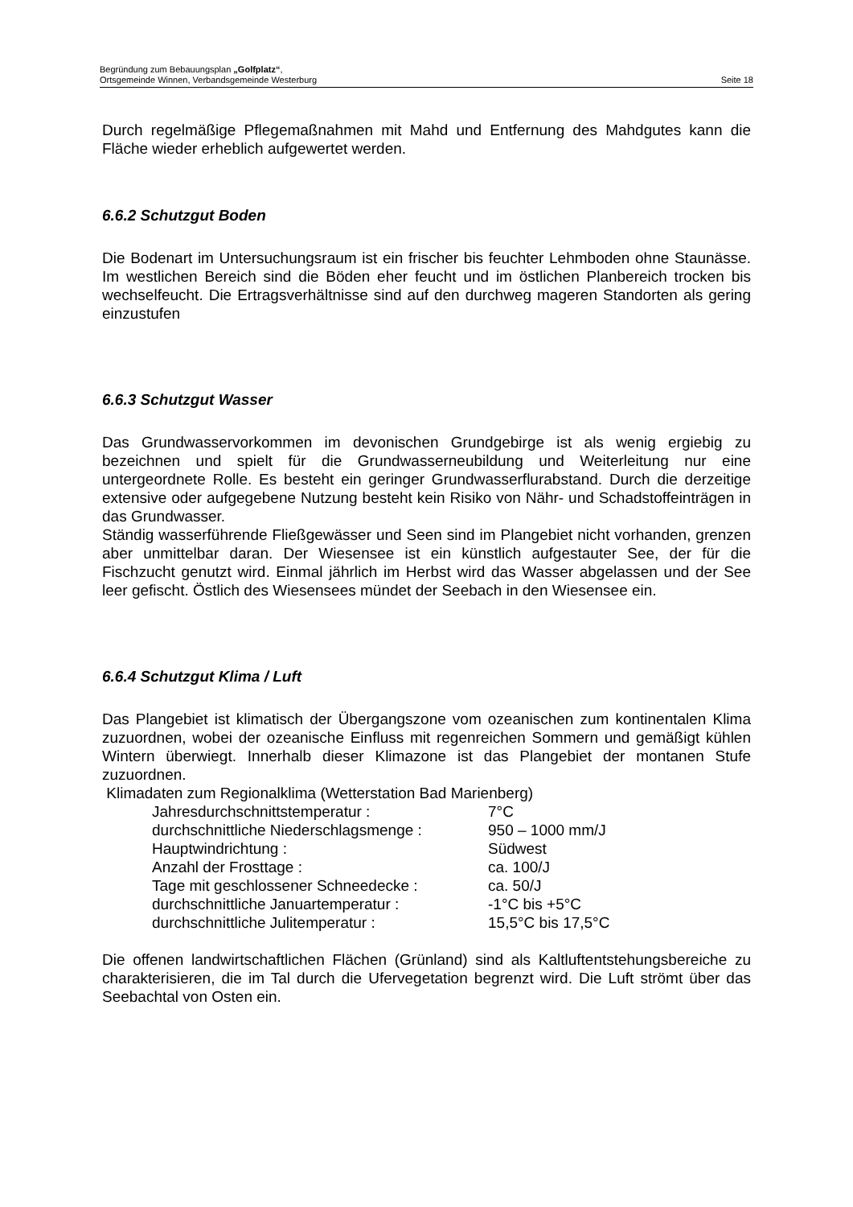Begründung zum Bebauungsplan „Golfplatz“,
Seite 18 Ortsgemeinde Winnen, Verbandsgemeinde Westerburg
Durch regelmäßige Pflegemaßnahmen mit Mahd und Entfernung des Mahdgutes kann die Fläche wieder erheblich aufgewertet werden.
6.6.2 Schutzgut Boden
Die Bodenart im Untersuchungsraum ist ein frischer bis feuchter Lehmboden ohne Staunässe. Im westlichen Bereich sind die Böden eher feucht und im östlichen Planbereich trocken bis wechselfeucht. Die Ertragsverhältnisse sind auf den durchweg mageren Standorten als gering einzustufen
6.6.3 Schutzgut Wasser
Das Grundwasservorkommen im devonischen Grundgebirge ist als wenig ergiebig zu bezeichnen und spielt für die Grundwasserneubildung und Weiterleitung nur eine untergeordnete Rolle. Es besteht ein geringer Grundwasserflurabstand. Durch die derzeitige extensive oder aufgegebene Nutzung besteht kein Risiko von Nähr- und Schadstoffeinträgen in das Grundwasser.
Ständig wasserführende Fließgewässer und Seen sind im Plangebiet nicht vorhanden, grenzen aber unmittelbar daran. Der Wiesensee ist ein künstlich aufgestauter See, der für die Fischzucht genutzt wird. Einmal jährlich im Herbst wird das Wasser abgelassen und der See leer gefischt. Östlich des Wiesensees mündet der Seebach in den Wiesensee ein.
6.6.4 Schutzgut Klima / Luft
Das Plangebiet ist klimatisch der Übergangszone vom ozeanischen zum kontinentalen Klima zuzuordnen, wobei der ozeanische Einfluss mit regenreichen Sommern und gemäßigt kühlen Wintern überwiegt. Innerhalb dieser Klimazone ist das Plangebiet der montanen Stufe zuzuordnen.
Klimadaten zum Regionalklima (Wetterstation Bad Marienberg)
| Jahresdurchschnittstemperatur : | 7°C |
| durchschnittliche Niederschlagsmenge : | 950 – 1000 mm/J |
| Hauptwindrichtung : | Südwest |
| Anzahl der Frosttage : | ca. 100/J |
| Tage mit geschlossener Schneedecke : | ca. 50/J |
| durchschnittliche Januartemperatur : | -1°C bis +5°C |
| durchschnittliche Julitemperatur : | 15,5°C bis 17,5°C |
Die offenen landwirtschaftlichen Flächen (Grünland) sind als Kaltluftentstehungsbereiche zu charakterisieren, die im Tal durch die Ufervegetation begrenzt wird. Die Luft strömt über das Seebachtal von Osten ein.